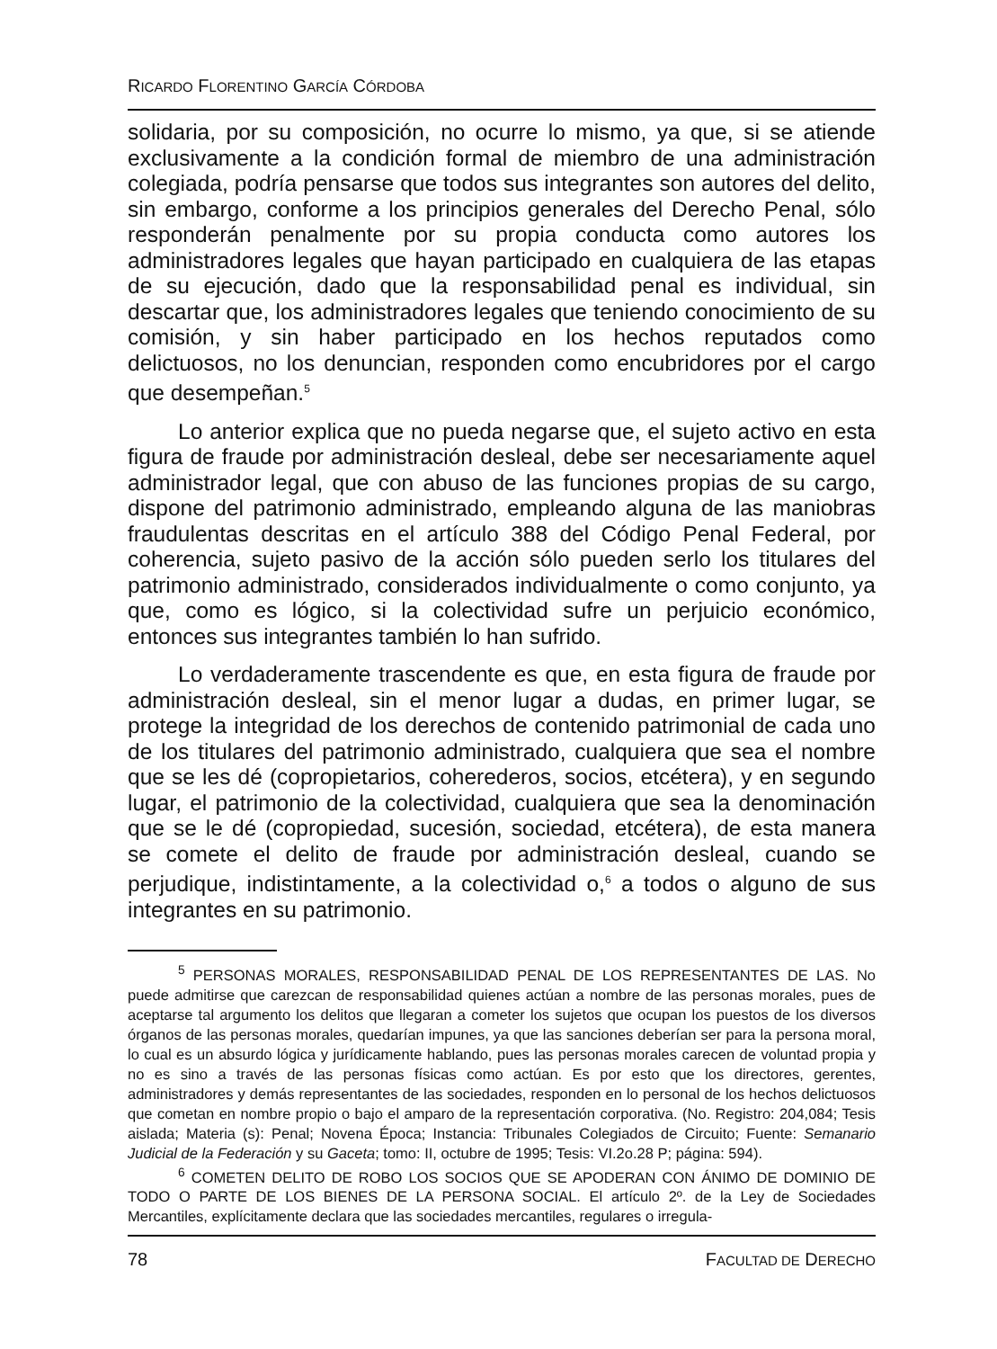RICARDO FLORENTINO GARCÍA CÓRDOBA
solidaria, por su composición, no ocurre lo mismo, ya que, si se atiende exclusivamente a la condición formal de miembro de una administración colegiada, podría pensarse que todos sus integrantes son autores del delito, sin embargo, conforme a los principios generales del Derecho Penal, sólo responderán penalmente por su propia conducta como autores los administradores legales que hayan participado en cualquiera de las etapas de su ejecución, dado que la responsabilidad penal es individual, sin descartar que, los administradores legales que teniendo conocimiento de su comisión, y sin haber participado en los hechos reputados como delictuosos, no los denuncian, responden como encubridores por el cargo que desempeñan.<sup>5</sup>
Lo anterior explica que no pueda negarse que, el sujeto activo en esta figura de fraude por administración desleal, debe ser necesariamente aquel administrador legal, que con abuso de las funciones propias de su cargo, dispone del patrimonio administrado, empleando alguna de las maniobras fraudulentas descritas en el artículo 388 del Código Penal Federal, por coherencia, sujeto pasivo de la acción sólo pueden serlo los titulares del patrimonio administrado, considerados individualmente o como conjunto, ya que, como es lógico, si la colectividad sufre un perjuicio económico, entonces sus integrantes también lo han sufrido.
Lo verdaderamente trascendente es que, en esta figura de fraude por administración desleal, sin el menor lugar a dudas, en primer lugar, se protege la integridad de los derechos de contenido patrimonial de cada uno de los titulares del patrimonio administrado, cualquiera que sea el nombre que se les dé (copropietarios, coherederos, socios, etcétera), y en segundo lugar, el patrimonio de la colectividad, cualquiera que sea la denominación que se le dé (copropiedad, sucesión, sociedad, etcétera), de esta manera se comete el delito de fraude por administración desleal, cuando se perjudique, indistintamente, a la colectividad o,<sup>6</sup> a todos o alguno de sus integrantes en su patrimonio.
<sup>5</sup> PERSONAS MORALES, RESPONSABILIDAD PENAL DE LOS REPRESENTANTES DE LAS. No puede admitirse que carezcan de responsabilidad quienes actúan a nombre de las personas morales, pues de aceptarse tal argumento los delitos que llegaran a cometer los sujetos que ocupan los puestos de los diversos órganos de las personas morales, quedarían impunes, ya que las sanciones deberían ser para la persona moral, lo cual es un absurdo lógica y jurídicamente hablando, pues las personas morales carecen de voluntad propia y no es sino a través de las personas físicas como actúan. Es por esto que los directores, gerentes, administradores y demás representantes de las sociedades, responden en lo personal de los hechos delictuosos que cometan en nombre propio o bajo el amparo de la representación corporativa. (No. Registro: 204,084; Tesis aislada; Materia (s): Penal; Novena Época; Instancia: Tribunales Colegiados de Circuito; Fuente: Semanario Judicial de la Federación y su Gaceta; tomo: II, octubre de 1995; Tesis: VI.2o.28 P; página: 594).
<sup>6</sup> COMETEN DELITO DE ROBO LOS SOCIOS QUE SE APODERAN CON ÁNIMO DE DOMINIO DE TODO O PARTE DE LOS BIENES DE LA PERSONA SOCIAL. El artículo 2º. de la Ley de Sociedades Mercantiles, explícitamente declara que las sociedades mercantiles, regulares o irregula-
78 FACULTAD DE DERECHO